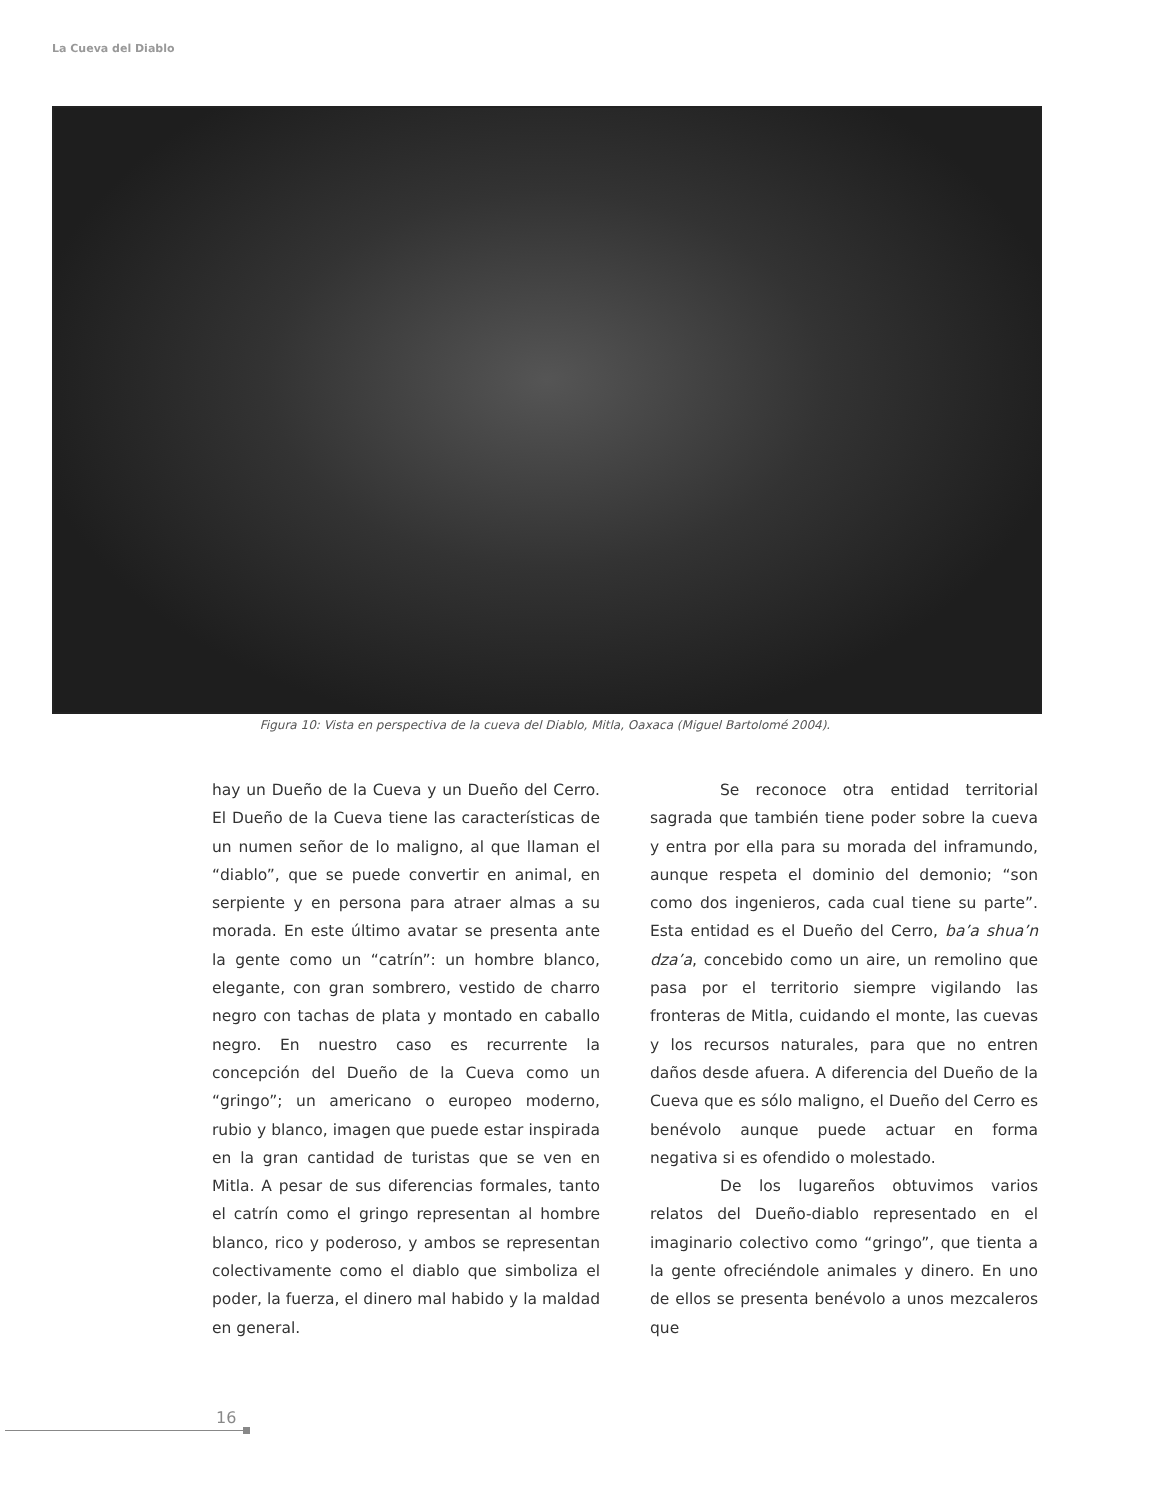La Cueva del Diablo
Figura 10: Vista en perspectiva de la cueva del Diablo, Mitla, Oaxaca (Miguel Bartolomé 2004).
hay un Dueño de la Cueva y un Dueño del Cerro. El Dueño de la Cueva tiene las características de un numen señor de lo maligno, al que llaman el “diablo”, que se puede convertir en animal, en serpiente y en persona para atraer almas a su morada. En este último avatar se presenta ante la gente como un “catrín”: un hombre blanco, elegante, con gran sombrero, vestido de charro negro con tachas de plata y montado en caballo negro. En nuestro caso es recurrente la concepción del Dueño de la Cueva como un “gringo”; un americano o europeo moderno, rubio y blanco, imagen que puede estar inspirada en la gran cantidad de turistas que se ven en Mitla. A pesar de sus diferencias formales, tanto el catrín como el gringo representan al hombre blanco, rico y poderoso, y ambos se representan colectivamente como el diablo que simboliza el poder, la fuerza, el dinero mal habido y la maldad en general.
Se reconoce otra entidad territorial sagrada que también tiene poder sobre la cueva y entra por ella para su morada del inframundo, aunque respeta el dominio del demonio; “son como dos ingenieros, cada cual tiene su parte”. Esta entidad es el Dueño del Cerro, ba’a shua’n dza’a, concebido como un aire, un remolino que pasa por el territorio siempre vigilando las fronteras de Mitla, cuidando el monte, las cuevas y los recursos naturales, para que no entren daños desde afuera. A diferencia del Dueño de la Cueva que es sólo maligno, el Dueño del Cerro es benévolo aunque puede actuar en forma negativa si es ofendido o molestado.
De los lugareños obtuvimos varios relatos del Dueño-diablo representado en el imaginario colectivo como “gringo”, que tienta a la gente ofreciéndole animales y dinero. En uno de ellos se presenta benévolo a unos mezcaleros que
16